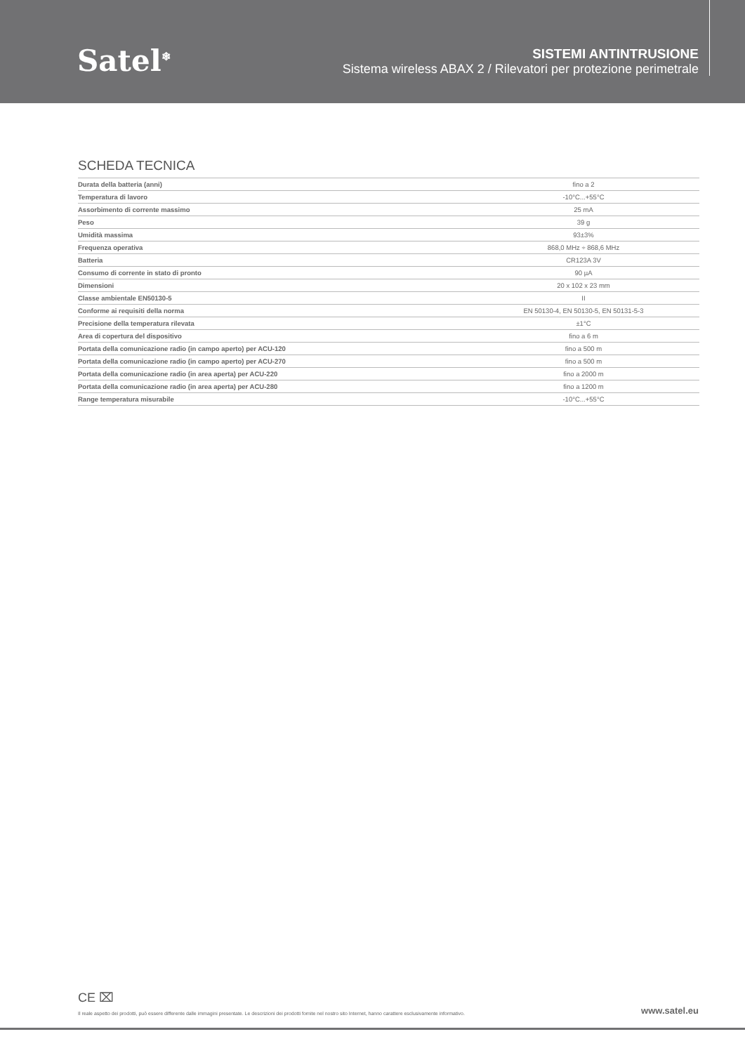Satel<sup>❄</sup>
SISTEMI ANTINTRUSIONE
Sistema wireless ABAX 2 / Rilevatori per protezione perimetrale
SCHEDA TECNICA
| Durata della batteria (anni) | fino a 2 |
| Temperatura di lavoro | -10°C...+55°C |
| Assorbimento di corrente massimo | 25 mA |
| Peso | 39 g |
| Umidità massima | 93±3% |
| Frequenza operativa | 868,0 MHz ÷ 868,6 MHz |
| Batteria | CR123A 3V |
| Consumo di corrente in stato di pronto | 90 µA |
| Dimensioni | 20 x 102 x 23 mm |
| Classe ambientale EN50130-5 | II |
| Conforme ai requisiti della norma | EN 50130-4, EN 50130-5, EN 50131-5-3 |
| Precisione della temperatura rilevata | ±1°C |
| Area di copertura del dispositivo | fino a 6 m |
| Portata della comunicazione radio (in campo aperto) per ACU-120 | fino a 500 m |
| Portata della comunicazione radio (in campo aperto) per ACU-270 | fino a 500 m |
| Portata della comunicazione radio (in area aperta) per ACU-220 | fino a 2000 m |
| Portata della comunicazione radio (in area aperta) per ACU-280 | fino a 1200 m |
| Range temperatura misurabile | -10°C...+55°C |
CE ⌧
Il reale aspetto dei prodotti, può essere differente dalle immagini presentate. Le descrizioni dei prodotti fornite nel nostro sito Internet, hanno carattere esclusivamente informativo. www.satel.eu